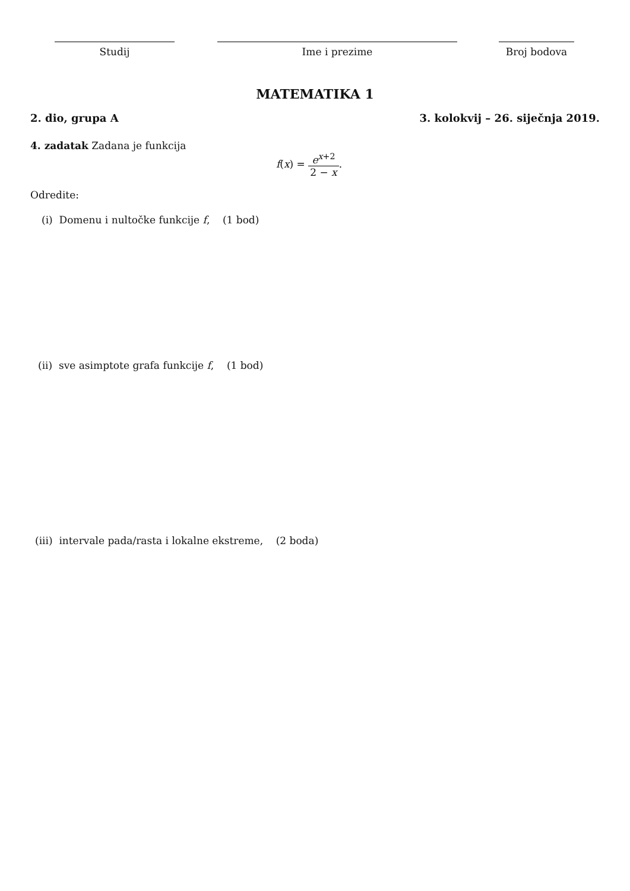Studij Ime i prezime Broj bodova
MATEMATIKA 1
2. dio, grupa A 3. kolokvij – 26. siječnja 2019.
4. zadatak Zadana je funkcija
f(x) = e<sup>x+2</sup> 2 − x.
Odredite:
(i) Domenu i nultočke funkcije f, (1 bod)
(ii) sve asimptote grafa funkcije f, (1 bod)
(iii) intervale pada/rasta i lokalne ekstreme, (2 boda)